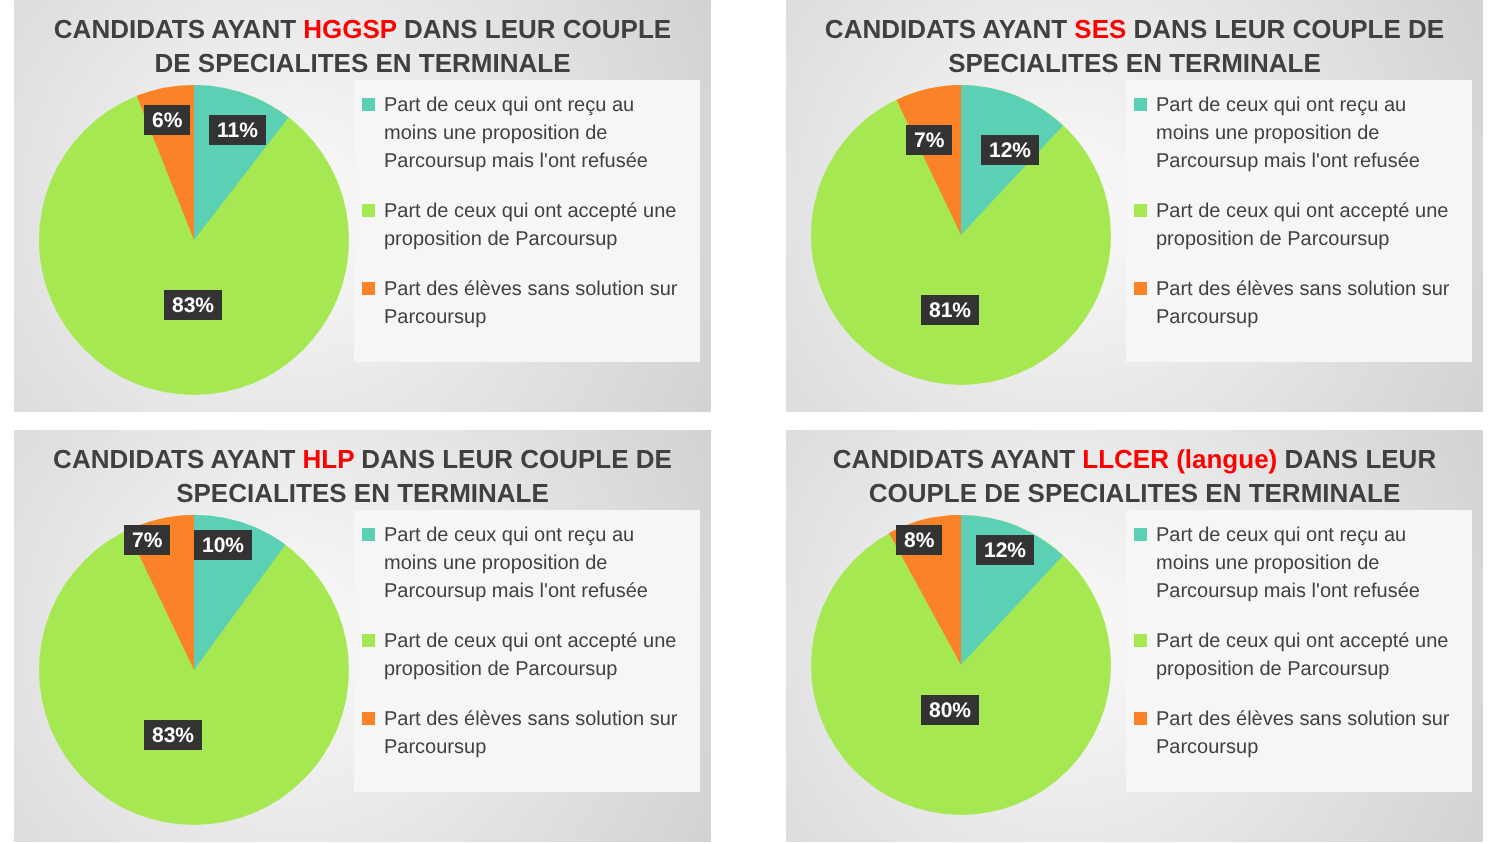CANDIDATS AYANT HGGSP DANS LEUR COUPLE DE SPECIALITES EN TERMINALE
6% 11%
83%
Part de ceux qui ont reçu au moins une proposition de Parcoursup mais l'ont refusée
Part de ceux qui ont accepté une proposition de Parcoursup
Part des élèves sans solution sur Parcoursup
CANDIDATS AYANT SES DANS LEUR COUPLE DE SPECIALITES EN TERMINALE
7% 12%
81%
Part de ceux qui ont reçu au moins une proposition de Parcoursup mais l'ont refusée
Part de ceux qui ont accepté une proposition de Parcoursup
Part des élèves sans solution sur Parcoursup
CANDIDATS AYANT HLP DANS LEUR COUPLE DE SPECIALITES EN TERMINALE
7% 10%
83%
Part de ceux qui ont reçu au moins une proposition de Parcoursup mais l'ont refusée
Part de ceux qui ont accepté une proposition de Parcoursup
Part des élèves sans solution sur Parcoursup
CANDIDATS AYANT LLCER (langue) DANS LEUR COUPLE DE SPECIALITES EN TERMINALE
8% 12%
80%
Part de ceux qui ont reçu au moins une proposition de Parcoursup mais l'ont refusée
Part de ceux qui ont accepté une proposition de Parcoursup
Part des élèves sans solution sur Parcoursup